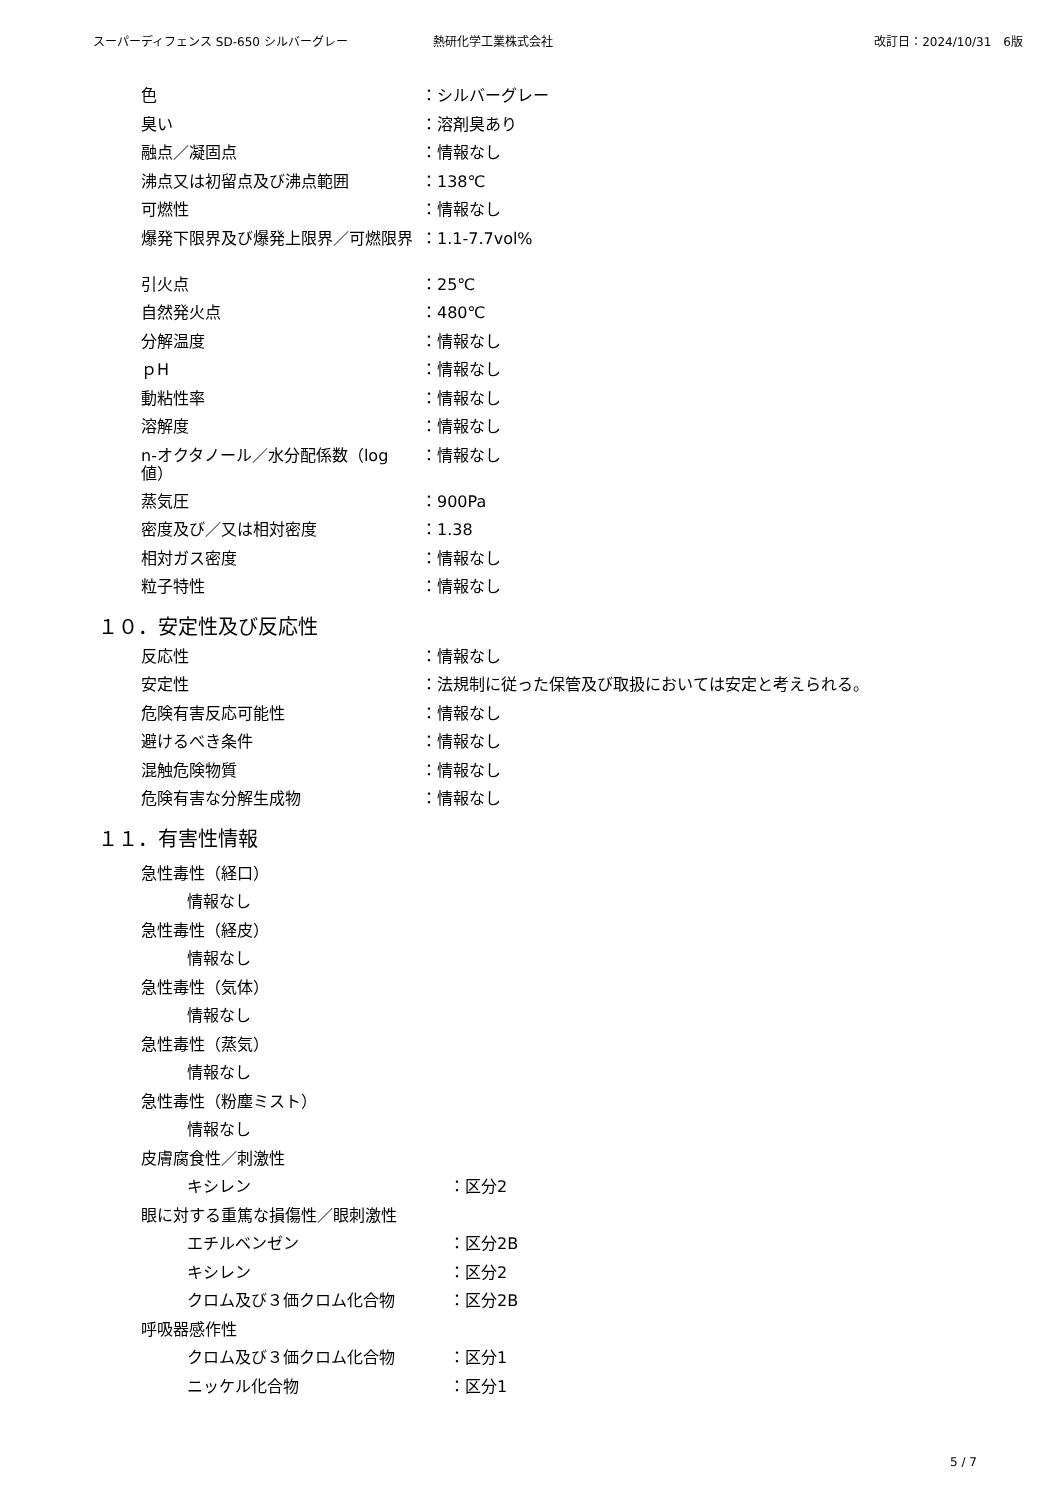スーパーディフェンス SD-650 シルバーグレー 熱研化学工業株式会社 改訂日：2024/10/31　6版
色 ：シルバーグレー
臭い ：溶剤臭あり
融点／凝固点 ：情報なし
沸点又は初留点及び沸点範囲 ：138℃
可燃性 ：情報なし
爆発下限界及び爆発上限界／可燃限界 ：1.1-7.7vol%
引火点 ：25℃
自然発火点 ：480℃
分解温度 ：情報なし
ｐH ：情報なし
動粘性率 ：情報なし
溶解度 ：情報なし
n-オクタノール／水分配係数（log 値）
：情報なし
蒸気圧 ：900Pa
密度及び／又は相対密度 ：1.38
相対ガス密度 ：情報なし
粒子特性 ：情報なし
１０．安定性及び反応性
反応性 ：情報なし
安定性 ：法規制に従った保管及び取扱においては安定と考えられる。
危険有害反応可能性 ：情報なし
避けるべき条件 ：情報なし
混触危険物質 ：情報なし
危険有害な分解生成物 ：情報なし
１１．有害性情報
急性毒性（経口）
情報なし
急性毒性（経皮）
情報なし
急性毒性（気体）
情報なし
急性毒性（蒸気）
情報なし
急性毒性（粉塵ミスト）
情報なし
皮膚腐食性／刺激性
キシレン ：区分2
眼に対する重篤な損傷性／眼刺激性
エチルベンゼン ：区分2B
キシレン ：区分2
クロム及び３価クロム化合物 ：区分2B
呼吸器感作性
クロム及び３価クロム化合物 ：区分1
ニッケル化合物 ：区分1
5 / 7